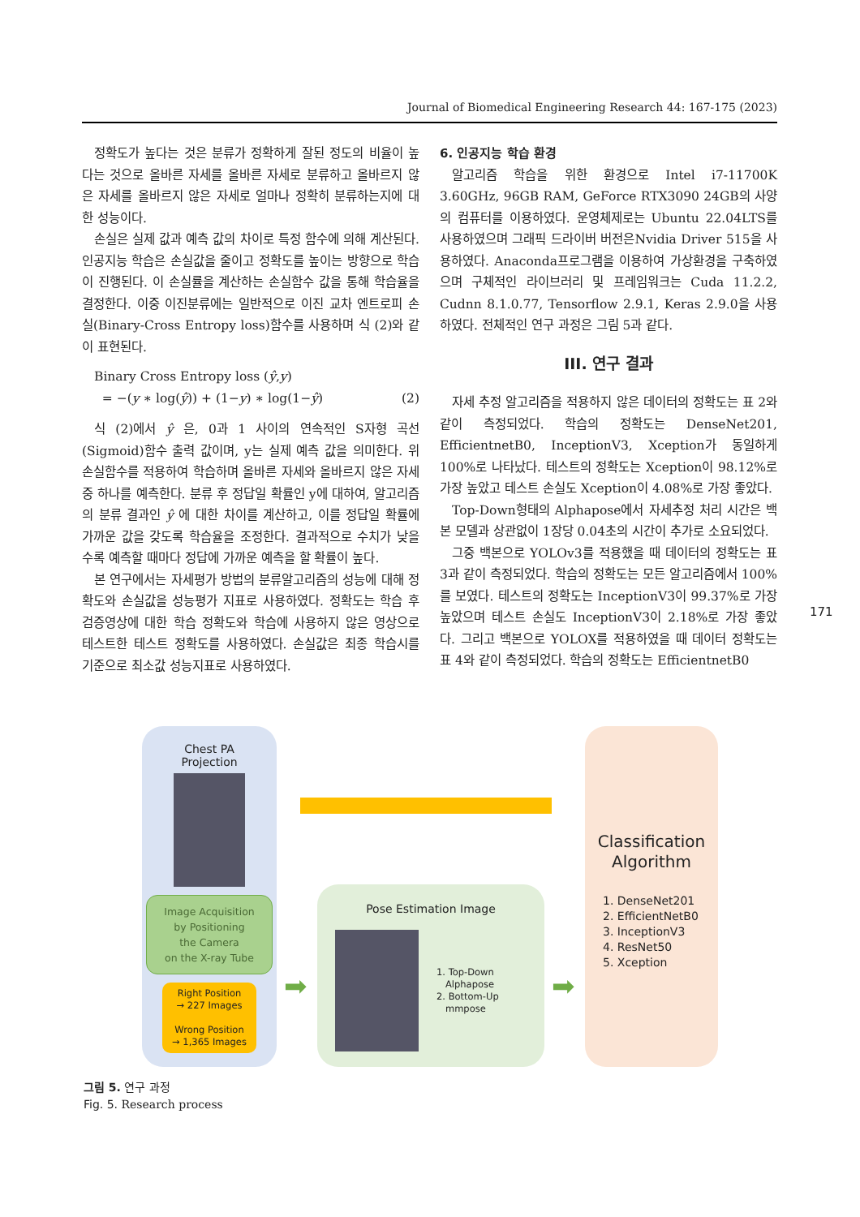Journal of Biomedical Engineering Research 44: 167-175 (2023)
정확도가 높다는 것은 분류가 정확하게 잘된 정도의 비율이 높다는 것으로 올바른 자세를 올바른 자세로 분류하고 올바르지 않은 자세를 올바르지 않은 자세로 얼마나 정확히 분류하는지에 대한 성능이다.
손실은 실제 값과 예측 값의 차이로 특정 함수에 의해 계산된다. 인공지능 학습은 손실값을 줄이고 정확도를 높이는 방향으로 학습이 진행된다. 이 손실률을 계산하는 손실함수 값을 통해 학습율을 결정한다. 이중 이진분류에는 일반적으로 이진 교차 엔트로피 손실(Binary-Cross Entropy loss)함수를 사용하며 식 (2)와 같이 표현된다.
Binary Cross Entropy loss (ŷ,y)
= −(y ∗ log(ŷ)) + (1−y) ∗ log(1−ŷ) (2)
식 (2)에서 ŷ 은, 0과 1 사이의 연속적인 S자형 곡선(Sigmoid)함수 출력 값이며, y는 실제 예측 값을 의미한다. 위 손실함수를 적용하여 학습하며 올바른 자세와 올바르지 않은 자세 중 하나를 예측한다. 분류 후 정답일 확률인 y에 대하여, 알고리즘의 분류 결과인 ŷ 에 대한 차이를 계산하고, 이를 정답일 확률에 가까운 값을 갖도록 학습율을 조정한다. 결과적으로 수치가 낮을수록 예측할 때마다 정답에 가까운 예측을 할 확률이 높다.
본 연구에서는 자세평가 방법의 분류알고리즘의 성능에 대해 정확도와 손실값을 성능평가 지표로 사용하였다. 정확도는 학습 후 검증영상에 대한 학습 정확도와 학습에 사용하지 않은 영상으로 테스트한 테스트 정확도를 사용하였다. 손실값은 최종 학습시를 기준으로 최소값 성능지표로 사용하였다.
6. 인공지능 학습 환경
알고리즘 학습을 위한 환경으로 Intel i7-11700K 3.60GHz, 96GB RAM, GeForce RTX3090 24GB의 사양의 컴퓨터를 이용하였다. 운영체제로는 Ubuntu 22.04LTS를 사용하였으며 그래픽 드라이버 버전은Nvidia Driver 515을 사용하였다. Anaconda프로그램을 이용하여 가상환경을 구축하였으며 구체적인 라이브러리 및 프레임워크는 Cuda 11.2.2, Cudnn 8.1.0.77, Tensorflow 2.9.1, Keras 2.9.0을 사용하였다. 전체적인 연구 과정은 그림 5과 같다.
III. 연구 결과
자세 추정 알고리즘을 적용하지 않은 데이터의 정확도는 표 2와 같이 측정되었다. 학습의 정확도는 DenseNet201, EfficientnetB0, InceptionV3, Xception가 동일하게 100%로 나타났다. 테스트의 정확도는 Xception이 98.12%로 가장 높았고 테스트 손실도 Xception이 4.08%로 가장 좋았다.
Top-Down형태의 Alphapose에서 자세추정 처리 시간은 백본 모델과 상관없이 1장당 0.04초의 시간이 추가로 소요되었다.
그중 백본으로 YOLOv3를 적용했을 때 데이터의 정확도는 표 3과 같이 측정되었다. 학습의 정확도는 모든 알고리즘에서 100%를 보였다. 테스트의 정확도는 InceptionV3이 99.37%로 가장 높았으며 테스트 손실도 InceptionV3이 2.18%로 가장 좋았다. 그리고 백본으로 YOLOX를 적용하였을 때 데이터 정확도는 표 4와 같이 측정되었다. 학습의 정확도는 EfficientnetB0
171
Chest PA
Projection
Image Acquisition
by Positioning
the Camera
on the X-ray Tube
Right Position
→ 227 Images
Wrong Position
→ 1,365 Images
Pose Estimation Image
1. Top-Down
Alphapose
2. Bottom-Up
mmpose
➡ ➡
Classification
Algorithm
1. DenseNet201
2. EfficientNetB0
3. InceptionV3
4. ResNet50
5. Xception
그림 5. 연구 과정
Fig. 5. Research process